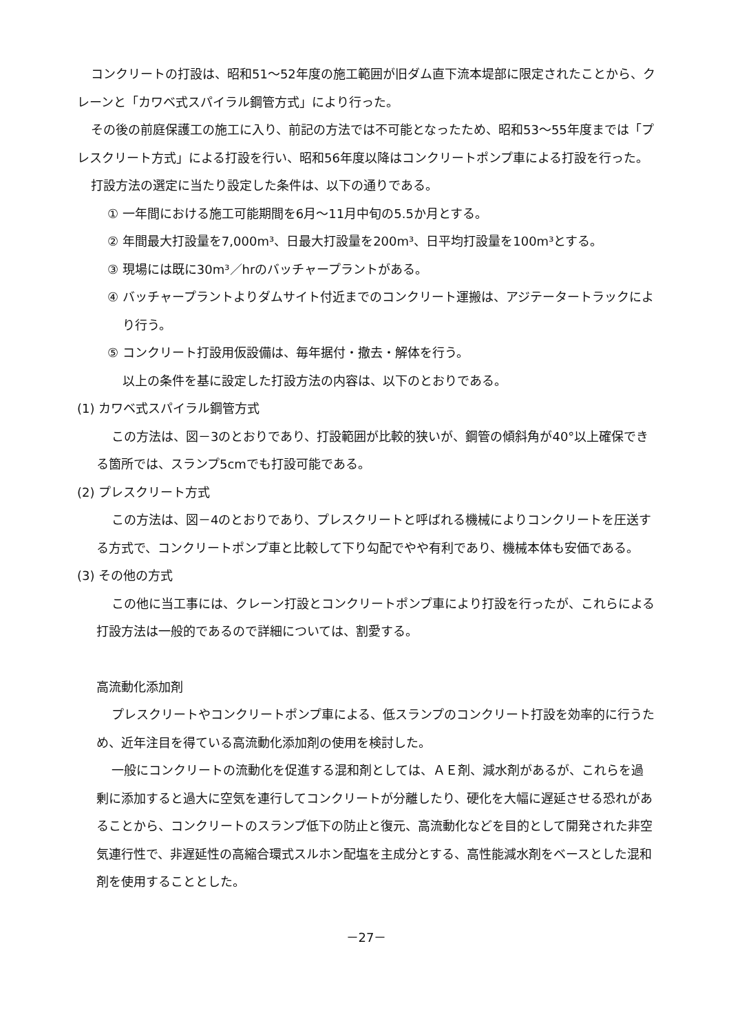コンクリートの打設は、昭和51～52年度の施工範囲が旧ダム直下流本堤部に限定されたことから、クレーンと「カワベ式スパイラル鋼管方式」により行った。
その後の前庭保護工の施工に入り、前記の方法では不可能となったため、昭和53～55年度までは「プレスクリート方式」による打設を行い、昭和56年度以降はコンクリートポンプ車による打設を行った。
打設方法の選定に当たり設定した条件は、以下の通りである。
① 一年間における施工可能期間を6月～11月中旬の5.5か月とする。
② 年間最大打設量を7,000m³、日最大打設量を200m³、日平均打設量を100m³とする。
③ 現場には既に30m³／hrのバッチャープラントがある。
④ バッチャープラントよりダムサイト付近までのコンクリート運搬は、アジテータートラックにより行う。
⑤ コンクリート打設用仮設備は、毎年据付・撤去・解体を行う。
以上の条件を基に設定した打設方法の内容は、以下のとおりである。
(1) カワベ式スパイラル鋼管方式
この方法は、図－3のとおりであり、打設範囲が比較的狭いが、鋼管の傾斜角が40°以上確保できる箇所では、スランプ5cmでも打設可能である。
(2) プレスクリート方式
この方法は、図－4のとおりであり、プレスクリートと呼ばれる機械によりコンクリートを圧送する方式で、コンクリートポンプ車と比較して下り勾配でやや有利であり、機械本体も安価である。
(3) その他の方式
この他に当工事には、クレーン打設とコンクリートポンプ車により打設を行ったが、これらによる打設方法は一般的であるので詳細については、割愛する。
高流動化添加剤
プレスクリートやコンクリートポンプ車による、低スランプのコンクリート打設を効率的に行うため、近年注目を得ている高流動化添加剤の使用を検討した。
一般にコンクリートの流動化を促進する混和剤としては、ＡＥ剤、減水剤があるが、これらを過剰に添加すると過大に空気を連行してコンクリートが分離したり、硬化を大幅に遅延させる恐れがあることから、コンクリートのスランプ低下の防止と復元、高流動化などを目的として開発された非空気連行性で、非遅延性の高縮合環式スルホン配塩を主成分とする、高性能減水剤をベースとした混和剤を使用することとした。
－27－